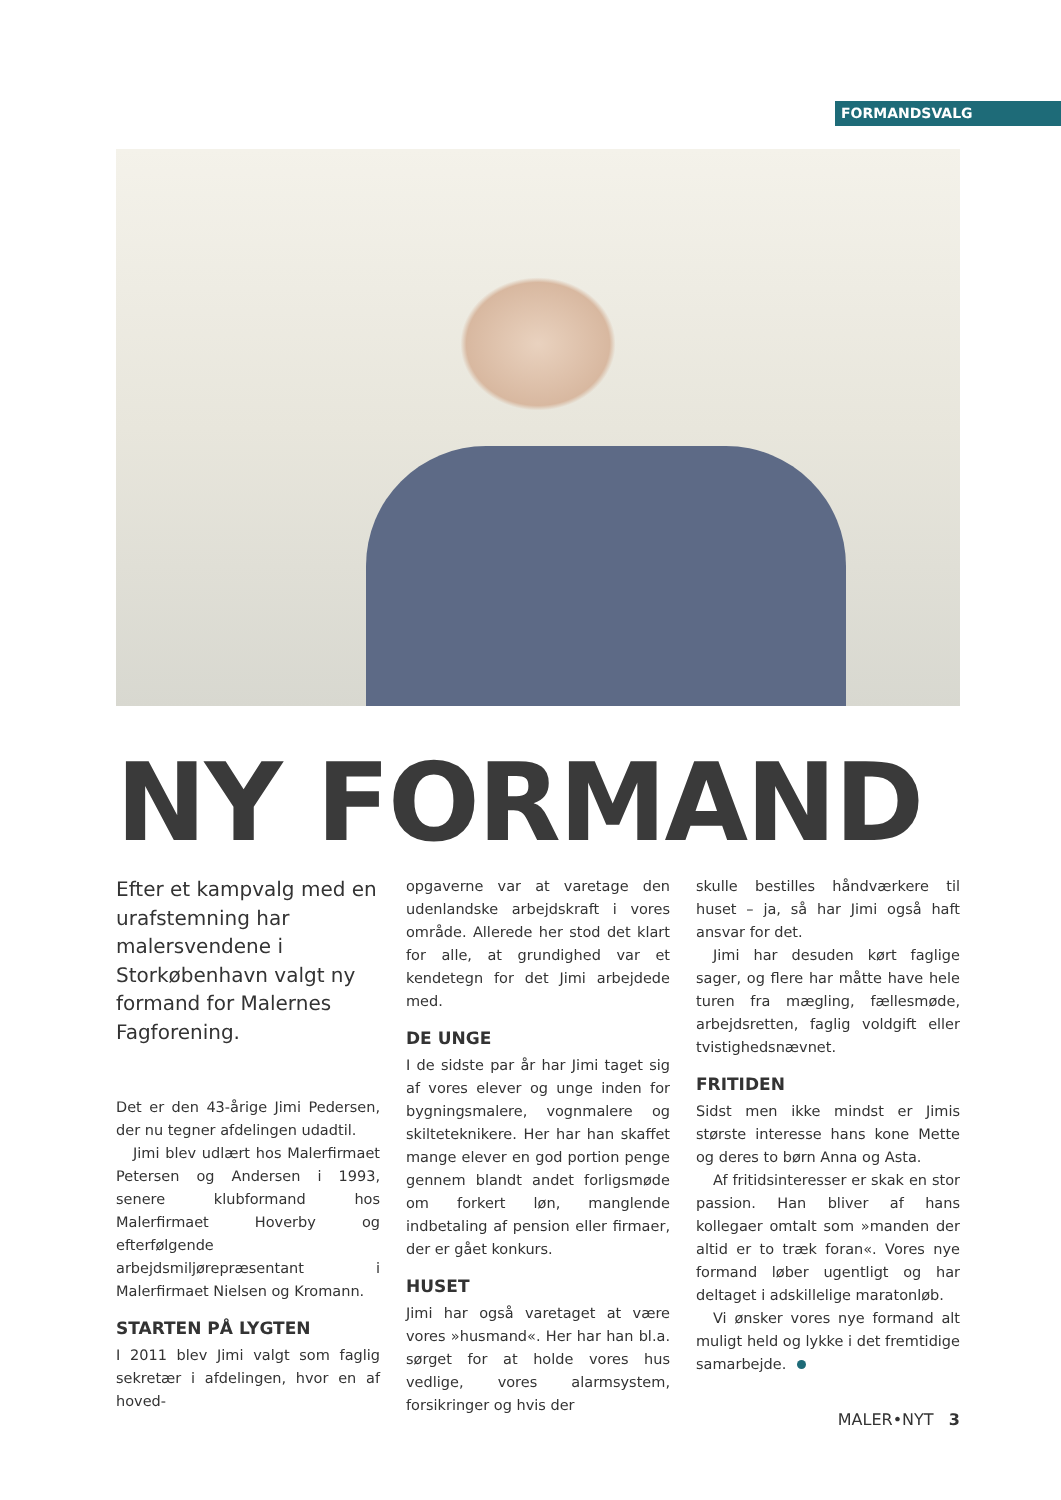FORMANDSVALG
NY FORMAND
Efter et kampvalg med en urafstemning har malersvendene i Storkøbenhavn valgt ny formand for Malernes Fagforening.
Det er den 43-årige Jimi Pedersen, der nu tegner afdelingen udadtil.
Jimi blev udlært hos Malerfirmaet Petersen og Andersen i 1993, senere klubformand hos Malerfirmaet Hoverby og efterfølgende arbejdsmiljørepræsentant i Malerfirmaet Nielsen og Kromann.
STARTEN PÅ LYGTEN
I 2011 blev Jimi valgt som faglig sekretær i afdelingen, hvor en af hoved-
opgaverne var at varetage den udenlandske arbejdskraft i vores område. Allerede her stod det klart for alle, at grundighed var et kendetegn for det Jimi arbejdede med.
DE UNGE
I de sidste par år har Jimi taget sig af vores elever og unge inden for bygningsmalere, vognmalere og skilteteknikere. Her har han skaffet mange elever en god portion penge gennem blandt andet forligsmøde om forkert løn, manglende indbetaling af pension eller firmaer, der er gået konkurs.
HUSET
Jimi har også varetaget at være vores »husmand«. Her har han bl.a. sørget for at holde vores hus vedlige, vores alarmsystem, forsikringer og hvis der
skulle bestilles håndværkere til huset – ja, så har Jimi også haft ansvar for det.
Jimi har desuden kørt faglige sager, og flere har måtte have hele turen fra mægling, fællesmøde, arbejdsretten, faglig voldgift eller tvistighedsnævnet.
FRITIDEN
Sidst men ikke mindst er Jimis største interesse hans kone Mette og deres to børn Anna og Asta.
Af fritidsinteresser er skak en stor passion. Han bliver af hans kollegaer omtalt som »manden der altid er to træk foran«. Vores nye formand løber ugentligt og har deltaget i adskillelige maratonløb.
Vi ønsker vores nye formand alt muligt held og lykke i det fremtidige samarbejde.
MALER•NYT 3